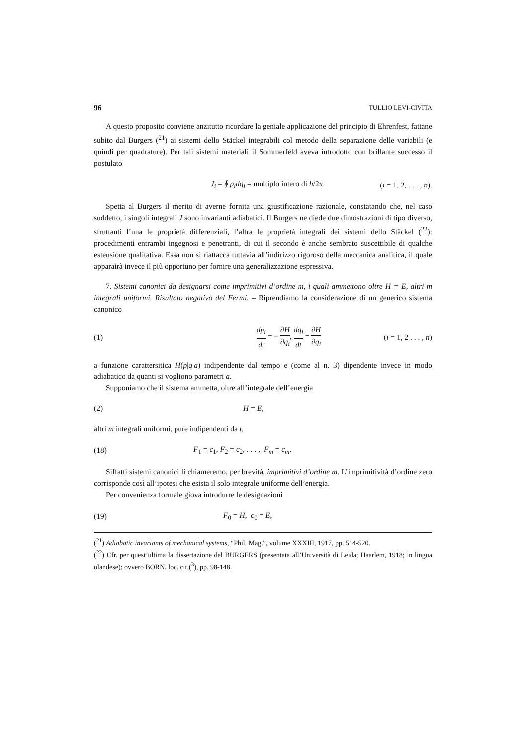96 TULLIO LEVI-CIVITA
A questo proposito conviene anzitutto ricordare la geniale applicazione del principio di Ehrenfest, fattane subito dal Burgers (<sup>21</sup>) ai sistemi dello Stäckel integrabili col metodo della separazione delle variabili (e quindi per quadrature). Per tali sistemi materiali il Sommerfeld aveva introdotto con brillante successo il postulato
J<sub>i</sub> = ∮ p<sub>i</sub>dq<sub>i</sub> = multiplo intero di h/2π (i = 1, 2, . . . , n).
Spetta al Burgers il merito di averne fornita una giustificazione razionale, constatando che, nel caso suddetto, i singoli integrali J sono invarianti adiabatici. Il Burgers ne diede due dimostrazioni di tipo diverso, sfruttanti l’una le proprietà differenziali, l’altra le proprietà integrali dei sistemi dello Stäckel (<sup>22</sup>): procedimenti entrambi ingegnosi e penetranti, di cui il secondo è anche sembrato suscettibile di qualche estensione qualitativa. Essa non si riattacca tuttavia all’indirizzo rigoroso della meccanica analitica, il quale apparairà invece il più opportuno per fornire una generalizzazione espressiva.
7. Sistemi canonici da designarsi come imprimitivi d’ordine m, i quali ammettono oltre H = E, altri m integrali uniformi. Risultato negativo del Fermi. – Riprendiamo la considerazione di un generico sistema canonico
(1) dp<sub>i</sub> dt = − ∂H ∂q<sub>i</sub>, dq<sub>i</sub> dt = ∂H ∂q<sub>i</sub> (i = 1, 2 . . . , n)
a funzione carattersitica H(p|q|a) indipendente dal tempo e (come al n. 3) dipendente invece in modo adiabatico da quanti si vogliono parametri a.
Supponiamo che il sistema ammetta, oltre all’integrale dell’energia
(2) H = E,
altri m integrali uniformi, pure indipendenti da t,
(18) F<sub>1</sub> = c<sub>1</sub>, F<sub>2</sub> = c<sub>2</sub>, . . . , F<sub>m</sub> = c<sub>m</sub>.
Siffatti sistemi canonici li chiameremo, per brevità, imprimitivi d’ordine m. L’imprimitività d’ordine zero corrisponde così all’ipotesi che esista il solo integrale uniforme dell’energia.
Per convenienza formale giova introdurre le designazioni
(19) F<sub>0</sub> = H, c<sub>0</sub> = E,
(<sup>21</sup>) Adiabatic invariants of mechanical systems, “Phil. Mag.”, volume XXXIII, 1917, pp. 514-520.
(<sup>22</sup>) Cfr. per quest’ultima la dissertazione del BURGERS (presentata all’Università di Leida; Haarlem, 1918; in lingua olandese); ovvero BORN, loc. cit.(<sup>3</sup>), pp. 98-148.